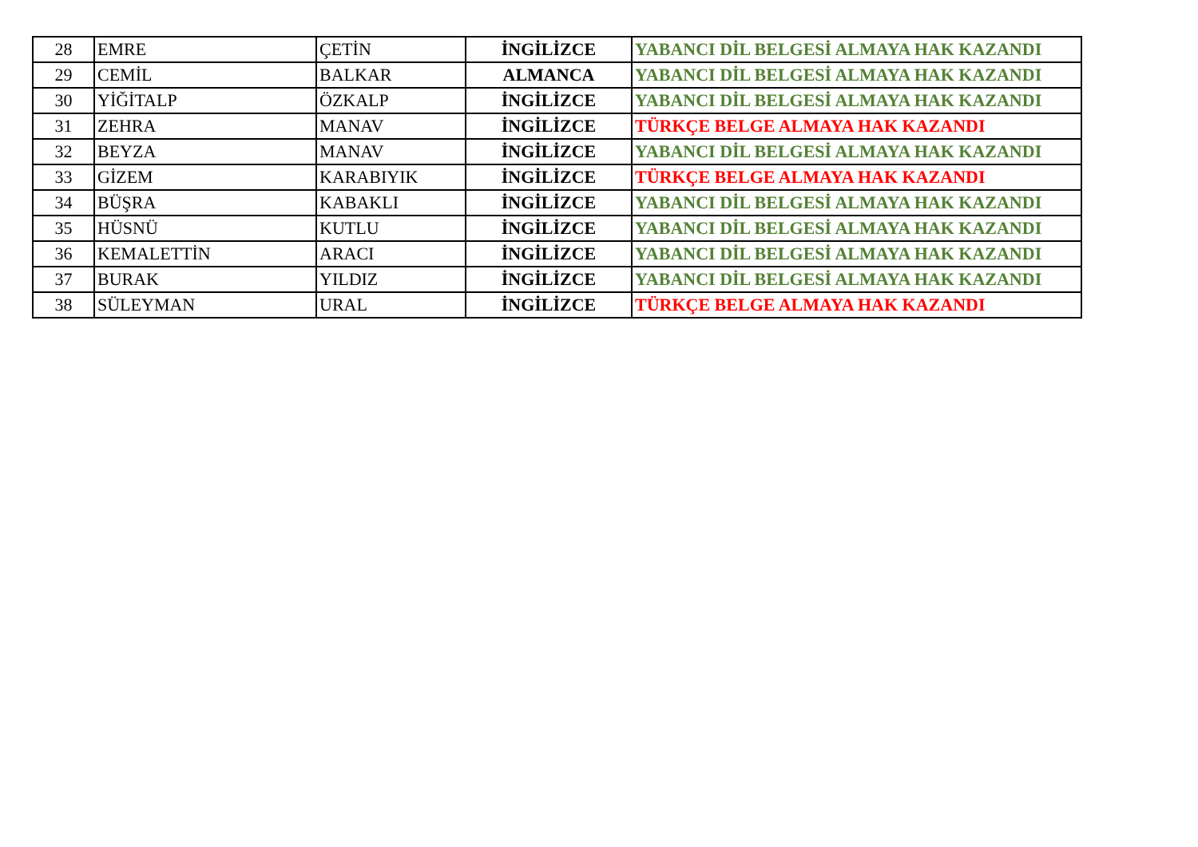| 28 | EMRE | ÇETİN | İNGİLİZCE | YABANCI DİL BELGESİ ALMAYA HAK KAZANDI |
| 29 | CEMİL | BALKAR | ALMANCA | YABANCI DİL BELGESİ ALMAYA HAK KAZANDI |
| 30 | YİĞİTALP | ÖZKALP | İNGİLİZCE | YABANCI DİL BELGESİ ALMAYA HAK KAZANDI |
| 31 | ZEHRA | MANAV | İNGİLİZCE | TÜRKÇE BELGE ALMAYA HAK KAZANDI |
| 32 | BEYZA | MANAV | İNGİLİZCE | YABANCI DİL BELGESİ ALMAYA HAK KAZANDI |
| 33 | GİZEM | KARABIYIK | İNGİLİZCE | TÜRKÇE BELGE ALMAYA HAK KAZANDI |
| 34 | BÜŞRA | KABAKLI | İNGİLİZCE | YABANCI DİL BELGESİ ALMAYA HAK KAZANDI |
| 35 | HÜSNÜ | KUTLU | İNGİLİZCE | YABANCI DİL BELGESİ ALMAYA HAK KAZANDI |
| 36 | KEMALETTİN | ARACI | İNGİLİZCE | YABANCI DİL BELGESİ ALMAYA HAK KAZANDI |
| 37 | BURAK | YILDIZ | İNGİLİZCE | YABANCI DİL BELGESİ ALMAYA HAK KAZANDI |
| 38 | SÜLEYMAN | URAL | İNGİLİZCE | TÜRKÇE BELGE ALMAYA HAK KAZANDI |